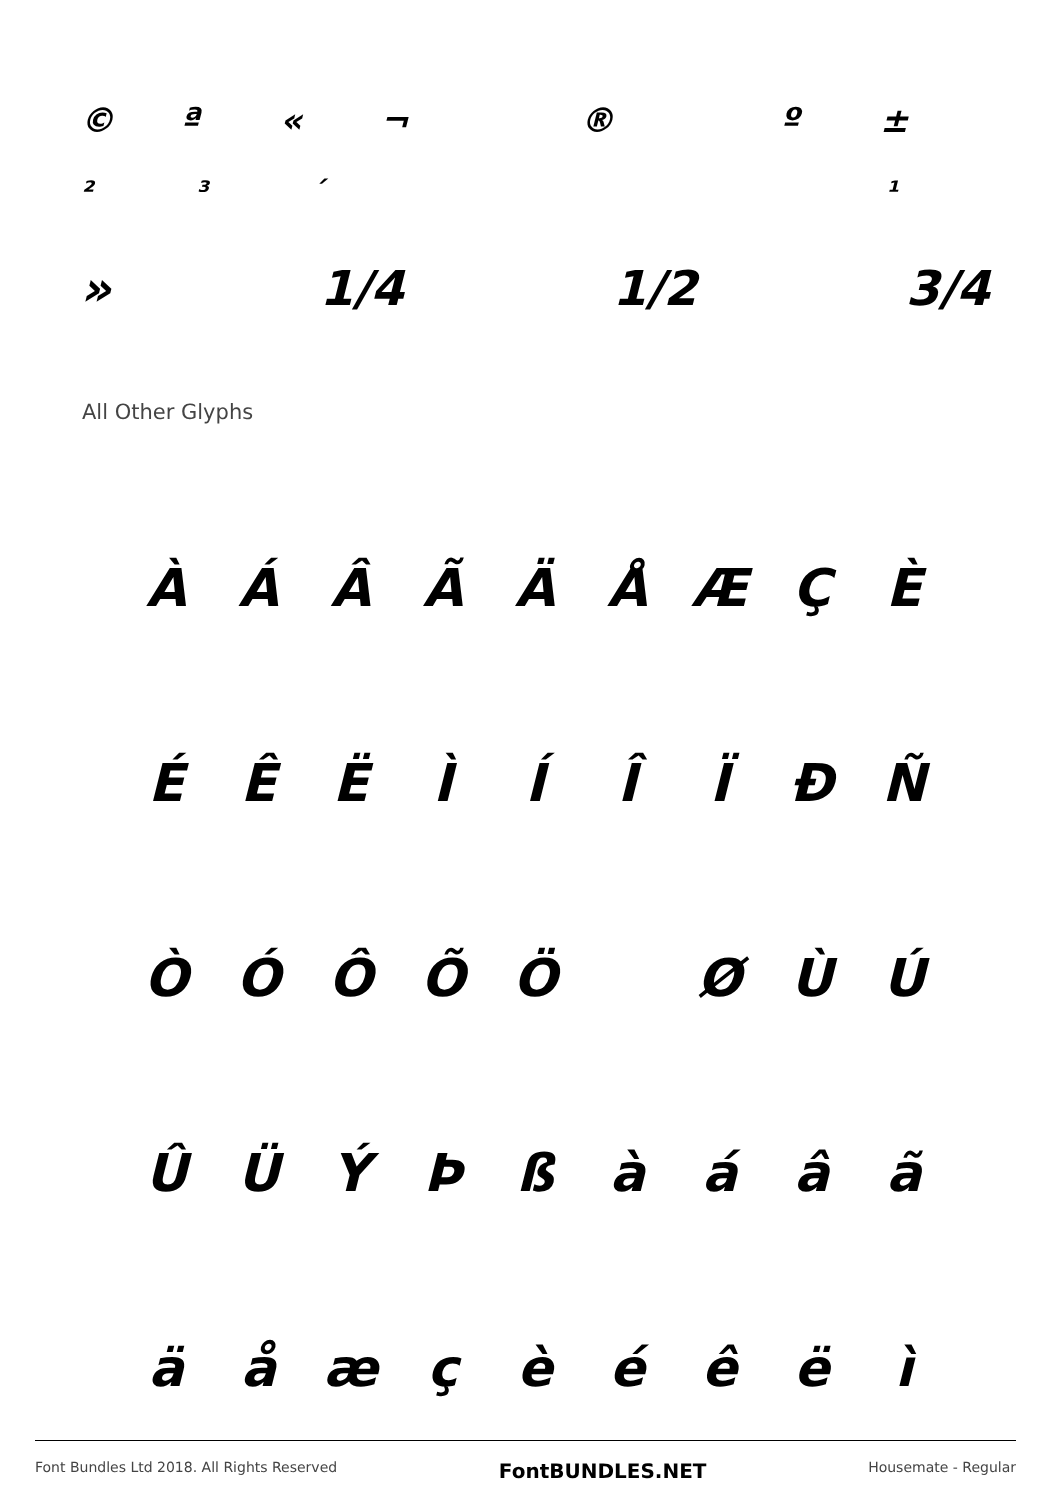© ª « ¬ ® º ±
²³ ´ ¹
» 1/4 1/2 3/4
All Other Glyphs
ÀÁÂÃÄÅÆÇÈ
ÉÊËÌÍÎÏÐÑ
ÒÓÔÕÖ ØÙÚ
ÛÜÝÞßàáâã
äåæçèéêëì
Font Bundles Ltd 2018. All Rights Reserved FontBUNDLES.NET Housemate - Regular